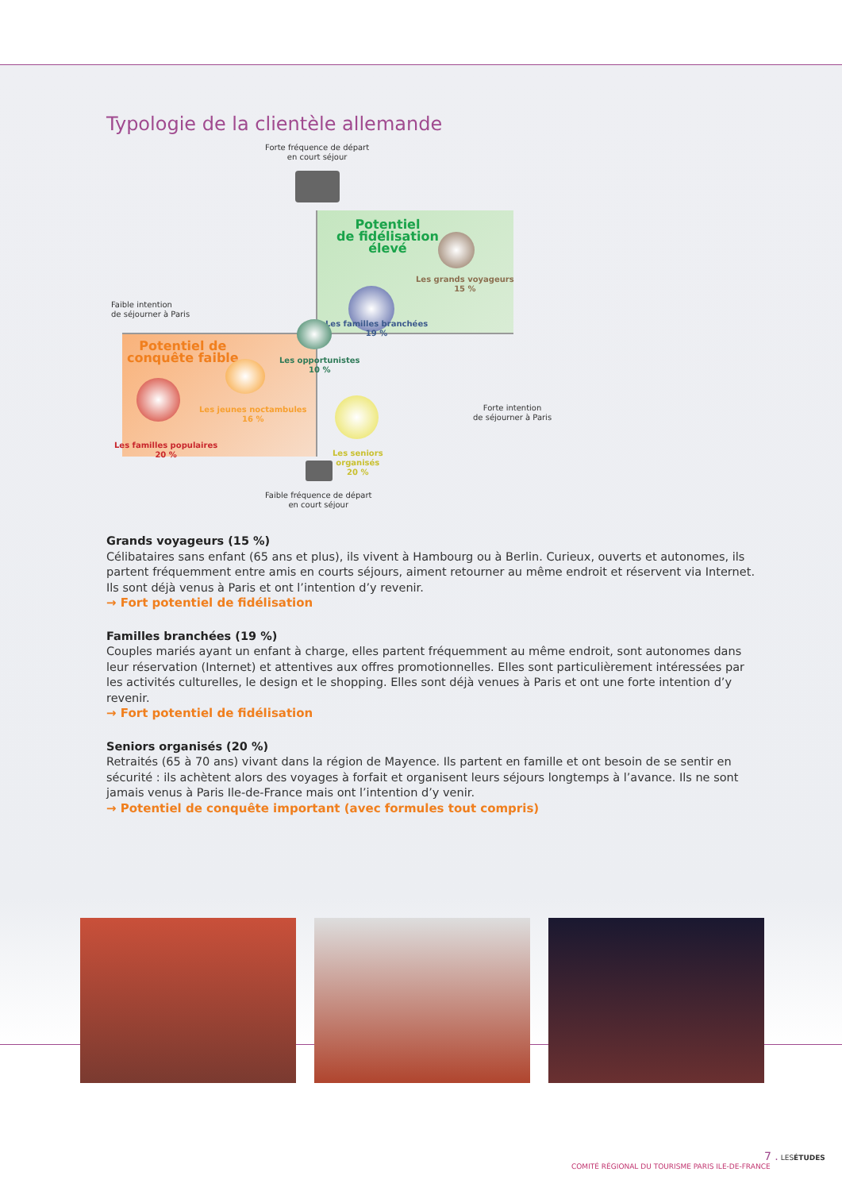Typologie de la clientèle allemande
Forte fréquence de départ
en court séjour
Potentiel
de fidélisation
élevé
Les grands voyageurs
15 %
Les familles branchées
19 %
Faible intention
de séjourner à Paris
Forte intention
de séjourner à Paris
Les opportunistes
10 %
Potentiel de
conquête faible
Les jeunes noctambules
16 %
Les familles populaires
20 %
Les seniors
organisés
20 %
Faible fréquence de départ
en court séjour
Grands voyageurs (15 %)
Célibataires sans enfant (65 ans et plus), ils vivent à Hambourg ou à Berlin. Curieux, ouverts et autonomes, ils partent fréquemment entre amis en courts séjours, aiment retourner au même endroit et réservent via Internet. Ils sont déjà venus à Paris et ont l’intention d’y revenir.
→ Fort potentiel de fidélisation
Familles branchées (19 %)
Couples mariés ayant un enfant à charge, elles partent fréquemment au même endroit, sont autonomes dans leur réservation (Internet) et attentives aux offres promotionnelles. Elles sont particulièrement intéressées par les activités culturelles, le design et le shopping. Elles sont déjà venues à Paris et ont une forte intention d’y revenir.
→ Fort potentiel de fidélisation
Seniors organisés (20 %)
Retraités (65 à 70 ans) vivant dans la région de Mayence. Ils partent en famille et ont besoin de se sentir en sécurité : ils achètent alors des voyages à forfait et organisent leurs séjours longtemps à l’avance. Ils ne sont jamais venus à Paris Ile-de-France mais ont l’intention d’y venir.
→ Potentiel de conquête important (avec formules tout compris)
7 . LESÉTUDES
COMITÉ RÉGIONAL DU TOURISME PARIS ILE-DE-FRANCE